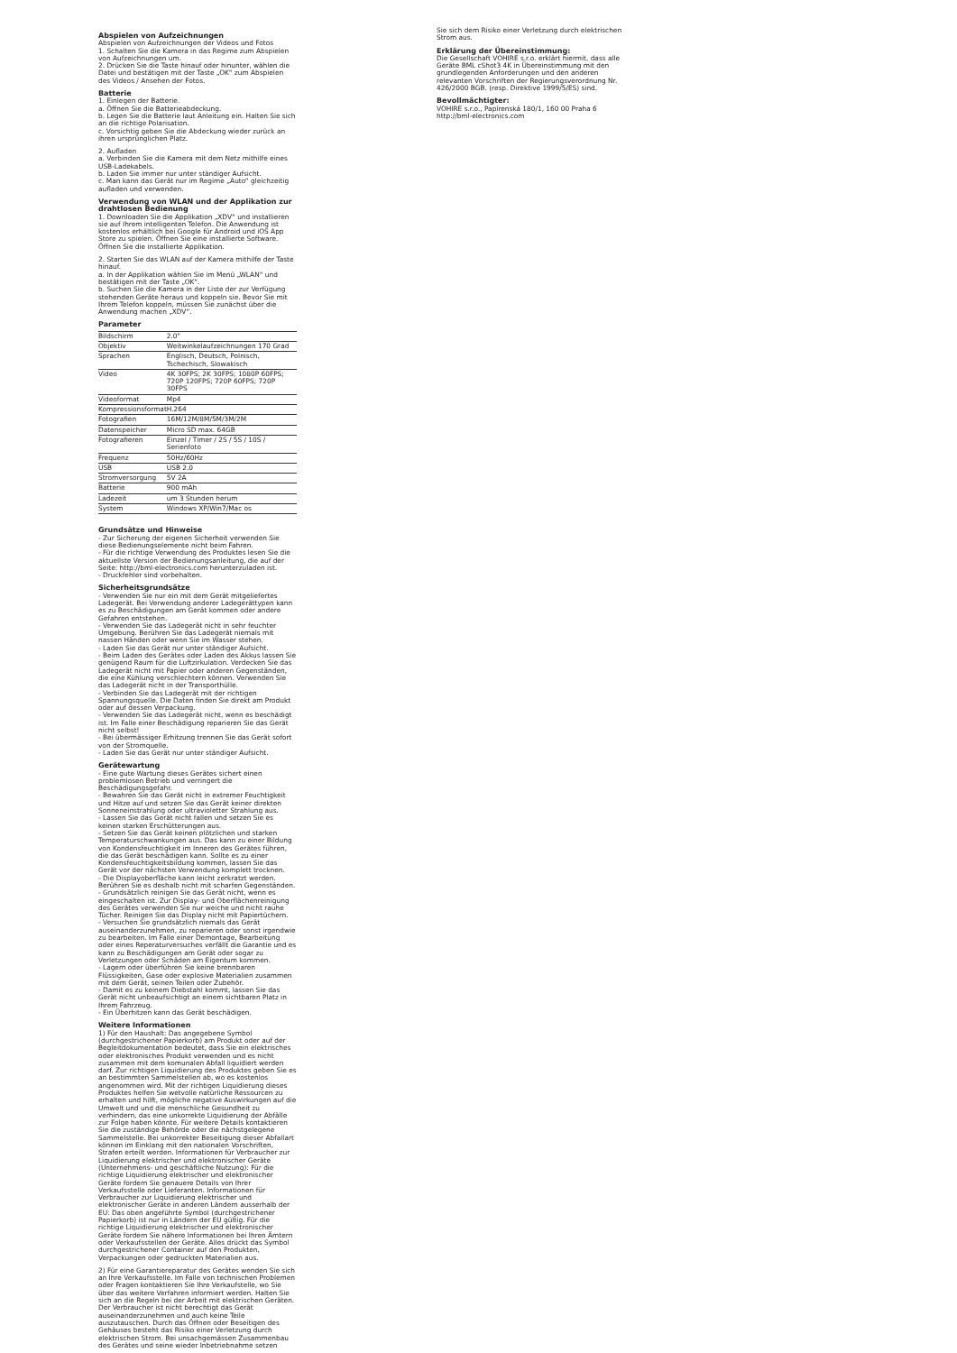Abspielen von Aufzeichnungen
Abspielen von Aufzeichnungen der Videos und Fotos
1. Schalten Sie die Kamera in das Regime zum Abspielen von Aufzeichnungen um.
2. Drücken Sie die Taste hinauf oder hinunter, wählen die Datei und bestätigen mit der Taste „OK“ zum Abspielen des Videos / Ansehen der Fotos.
Batterie
1. Einlegen der Batterie.
a. Öffnen Sie die Batterieabdeckung.
b. Legen Sie die Batterie laut Anleitung ein. Halten Sie sich an die richtige Polarisation.
c. Vorsichtig geben Sie die Abdeckung wieder zurück an ihren ursprünglichen Platz.
2. Aufladen
a. Verbinden Sie die Kamera mit dem Netz mithilfe eines USB-Ladekabels.
b. Laden Sie immer nur unter ständiger Aufsicht.
c. Man kann das Gerät nur im Regime „Auto“ gleichzeitig aufladen und verwenden.
Verwendung von WLAN und der Applikation zur drahtlosen Bedienung
1. Downloaden Sie die Applikation „XDV“ und installieren sie auf Ihrem intelligenten Telefon. Die Anwendung ist kostenlos erhältlich bei Google für Android und iOS App Store zu spielen. Öffnen Sie eine installierte Software. Öffnen Sie die installierte Applikation.
2. Starten Sie das WLAN auf der Kamera mithilfe der Taste hinauf.
a. In der Applikation wählen Sie im Menü „WLAN“ und bestätigen mit der Taste „OK“.
b. Suchen Sie die Kamera in der Liste der zur Verfügung stehenden Geräte heraus und koppeln sie. Bevor Sie mit Ihrem Telefon koppeln, müssen Sie zunächst über die Anwendung machen „XDV“.
Parameter
| Bildschirm | 2.0" |
| Objektiv | Weitwinkelaufzeichnungen 170 Grad |
| Sprachen | Englisch, Deutsch, Polnisch, Tschechisch, Slowakisch |
| Video | 4K 30FPS; 2K 30FPS; 1080P 60FPS; 720P 120FPS; 720P 60FPS; 720P 30FPS |
| Videoformat | Mp4 |
| Kompressionsformat | H.264 |
| Fotografien | 16M/12M/8M/5M/3M/2M |
| Datenspeicher | Micro SD max. 64GB |
| Fotografieren | Einzel / Timer / 2S / 5S / 10S / Serienfoto |
| Frequenz | 50Hz/60Hz |
| USB | USB 2.0 |
| Stromversorgung | 5V 2A |
| Batterie | 900 mAh |
| Ladezeit | um 3 Stunden herum |
| System | Windows XP/Win7/Mac os |
Grundsätze und Hinweise
- Zur Sicherung der eigenen Sicherheit verwenden Sie diese Bedienungselemente nicht beim Fahren.
- Für die richtige Verwendung des Produktes lesen Sie die aktuellste Version der Bedienungsanleitung, die auf der Seite: http://bml-electronics.com herunterzuladen ist.
- Druckfehler sind vorbehalten.
Sicherheitsgrundsätze
- Verwenden Sie nur ein mit dem Gerät mitgeliefertes Ladegerät. Bei Verwendung anderer Ladegerättypen kann es zu Beschädigungen am Gerät kommen oder andere Gefahren entstehen.
- Verwenden Sie das Ladegerät nicht in sehr feuchter Umgebung. Berühren Sie das Ladegerät niemals mit nassen Händen oder wenn Sie im Wasser stehen.
- Laden Sie das Gerät nur unter ständiger Aufsicht.
- Beim Laden des Gerätes oder Laden des Akkus lassen Sie genügend Raum für die Luftzirkulation. Verdecken Sie das Ladegerät nicht mit Papier oder anderen Gegenständen, die eine Kühlung verschlechtern können. Verwenden Sie das Ladegerät nicht in der Transporthülle.
- Verbinden Sie das Ladegerät mit der richtigen Spannungsquelle. Die Daten finden Sie direkt am Produkt oder auf dessen Verpackung.
- Verwenden Sie das Ladegerät nicht, wenn es beschädigt ist. Im Falle einer Beschädigung reparieren Sie das Gerät nicht selbst!
- Bei übermässiger Erhitzung trennen Sie das Gerät sofort von der Stromquelle.
- Laden Sie das Gerät nur unter ständiger Aufsicht.
Gerätewartung
- Eine gute Wartung dieses Gerätes sichert einen problemlosen Betrieb und verringert die Beschädigungsgefahr.
- Bewahren Sie das Gerät nicht in extremer Feuchtigkeit und Hitze auf und setzen Sie das Gerät keiner direkten Sonneneinstrahlung oder ultravioletter Strahlung aus.
- Lassen Sie das Gerät nicht fallen und setzen Sie es keinen starken Erschütterungen aus.
- Setzen Sie das Gerät keinen plötzlichen und starken Temperaturschwankungen aus. Das kann zu einer Bildung von Kondensfeuchtigkeit im Inneren des Gerätes führen, die das Gerät beschädigen kann. Sollte es zu einer Kondensfeuchtigkeitsbildung kommen, lassen Sie das Gerät vor der nächsten Verwendung komplett trocknen.
- Die Displayoberfläche kann leicht zerkratzt werden. Berühren Sie es deshalb nicht mit scharfen Gegenständen.
- Grundsätzlich reinigen Sie das Gerät nicht, wenn es eingeschalten ist. Zur Display- und Oberflächenreinigung des Gerätes verwenden Sie nur weiche und nicht rauhe Tücher. Reinigen Sie das Display nicht mit Papiertüchern.
- Versuchen Sie grundsätzlich niemals das Gerät auseinanderzunehmen, zu reparieren oder sonst irgendwie zu bearbeiten. Im Falle einer Demontage, Bearbeitung oder eines Reperaturversuches verfällt die Garantie und es kann zu Beschädigungen am Gerät oder sogar zu Verletzungen oder Schäden am Eigentum kommen.
- Lagern oder überführen Sie keine brennbaren Flüssigkeiten, Gase oder explosive Materialien zusammen mit dem Gerät, seinen Teilen oder Zubehör.
- Damit es zu keinem Diebstahl kommt, lassen Sie das Gerät nicht unbeaufsichtigt an einem sichtbaren Platz in Ihrem Fahrzeug.
- Ein Überhitzen kann das Gerät beschädigen.
Weitere Informationen
1) Für den Haushalt: Das angegebene Symbol (durchgestrichener Papierkorb) am Produkt oder auf der Begleitdokumentation bedeutet, dass Sie ein elektrisches oder elektronisches Produkt verwenden und es nicht zusammen mit dem komunalen Abfall liquidiert werden darf. Zur richtigen Liquidierung des Produktes geben Sie es an bestimmten Sammelstellen ab, wo es kostenlos angenommen wird. Mit der richtigen Liquidierung dieses Produktes helfen Sie wetvolle natürliche Ressourcen zu erhalten und hilft, mögliche negative Auswirkungen auf die Umwelt und und die menschliche Gesundheit zu verhindern, das eine unkorrekte Liquidierung der Abfälle zur Folge haben könnte. Für weitere Details kontaktieren Sie die zuständige Behörde oder die nächstgelegene Sammelstelle. Bei unkorrekter Beseitigung dieser Abfallart können im Einklang mit den nationalen Vorschriften, Strafen erteilt werden. Informationen für Verbraucher zur Liquidierung elektrischer und elektronischer Geräte (Unternehmens- und geschäftliche Nutzung): Für die richtige Liquidierung elektrischer und elektronischer Geräte fordern Sie genauere Details von Ihrer Verkaufsstelle oder Lieferanten. Informationen für Verbraucher zur Liquidierung elektrischer und elektronischer Geräte in anderen Ländern ausserhalb der EU: Das oben angeführte Symbol (durchgestrichener Papierkorb) ist nur in Ländern der EU gültig. Für die richtige Liquidierung elektrischer und elektronischer Geräte fordern Sie nähere Informationen bei Ihren Ämtern oder Verkaufsstellen der Geräte. Alles drückt das Symbol durchgestrichener Container auf den Produkten, Verpackungen oder gedruckten Materialien aus.
2) Für eine Garantiereparatur des Gerätes wenden Sie sich an Ihre Verkaufsstelle. Im Falle von technischen Problemen oder Fragen kontaktieren Sie Ihre Verkaufstelle, wo Sie über das weitere Verfahren informiert werden. Halten Sie sich an die Regeln bei der Arbeit mit elektrischen Geräten. Der Verbraucher ist nicht berechtigt das Gerät auseinanderzunehmen und auch keine Teile auszutauschen. Durch das Öffnen oder Beseitigen des Gehäuses besteht das Risiko einer Verletzung durch elektrischen Strom. Bei unsachgemässen Zusammenbau des Gerätes und seine wieder Inbetriebnahme setzen
Sie sich dem Risiko einer Verletzung durch elektrischen Strom aus.
Erklärung der Übereinstimmung:
Die Gesellschaft VOHIRE s.r.o. erklärt hiermit, dass alle Geräte BML cShot3 4K in Übereinstimmung mit den grundlegenden Anforderungen und den anderen relevanten Vorschriften der Regierungsverordnung Nr. 426/2000 BGB. (resp. Direktive 1999/5/ES) sind.
Bevollmächtigter:
VOHIRE s.r.o., Papírenská 180/1, 160 00 Praha 6
http://bml-electronics.com